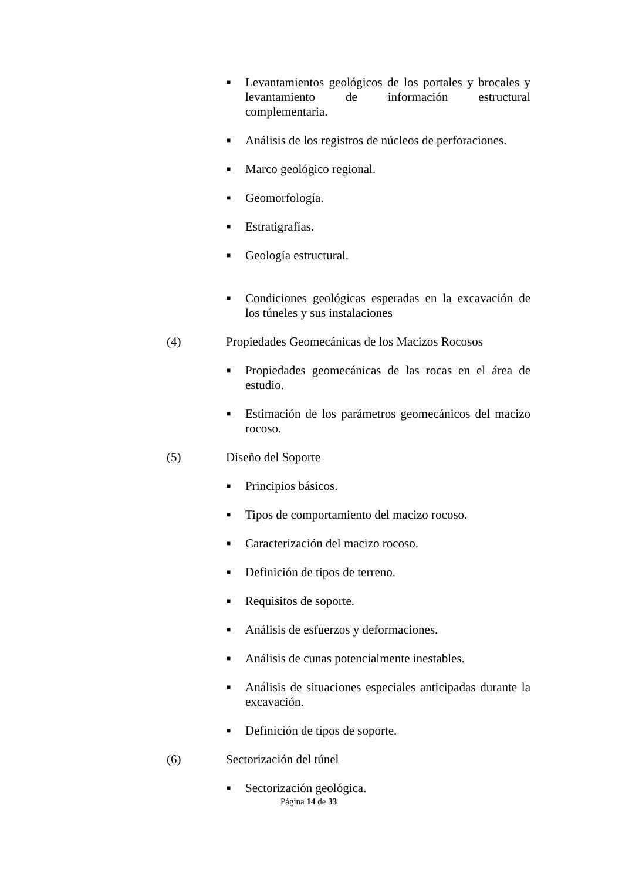■ Levantamientos geológicos de los portales y brocales y levantamiento de información estructural complementaria.
■ Análisis de los registros de núcleos de perforaciones.
■ Marco geológico regional.
■ Geomorfología.
■ Estratigrafías.
■ Geología estructural.
■ Condiciones geológicas esperadas en la excavación de los túneles y sus instalaciones
(4) Propiedades Geomecánicas de los Macizos Rocosos
■ Propiedades geomecánicas de las rocas en el área de estudio.
■ Estimación de los parámetros geomecánicos del macizo rocoso.
(5) Diseño del Soporte
■ Principios básicos.
■ Tipos de comportamiento del macizo rocoso.
■ Caracterización del macizo rocoso.
■ Definición de tipos de terreno.
■ Requisitos de soporte.
■ Análisis de esfuerzos y deformaciones.
■ Análisis de cunas potencialmente inestables.
■ Análisis de situaciones especiales anticipadas durante la excavación.
■ Definición de tipos de soporte.
(6) Sectorización del túnel
■ Sectorización geológica.
Página 14 de 33